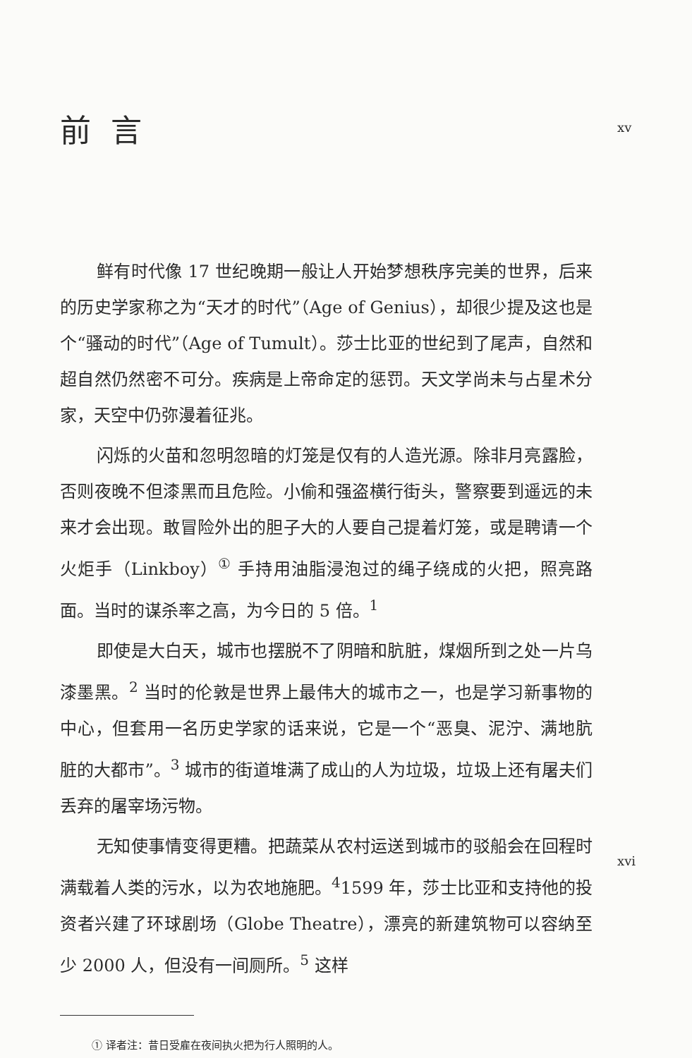xv
前言
鲜有时代像 17 世纪晚期一般让人开始梦想秩序完美的世界，后来的历史学家称之为“天才的时代”（Age of Genius），却很少提及这也是个“骚动的时代”（Age of Tumult）。莎士比亚的世纪到了尾声，自然和超自然仍然密不可分。疾病是上帝命定的惩罚。天文学尚未与占星术分家，天空中仍弥漫着征兆。
闪烁的火苗和忽明忽暗的灯笼是仅有的人造光源。除非月亮露脸，否则夜晚不但漆黑而且危险。小偷和强盗横行街头，警察要到遥远的未来才会出现。敢冒险外出的胆子大的人要自己提着灯笼，或是聘请一个火炬手（Linkboy）<sup>①</sup> 手持用油脂浸泡过的绳子绕成的火把，照亮路面。当时的谋杀率之高，为今日的 5 倍。<sup>1</sup>
即使是大白天，城市也摆脱不了阴暗和肮脏，煤烟所到之处一片乌漆墨黑。<sup>2</sup> 当时的伦敦是世界上最伟大的城市之一，也是学习新事物的中心，但套用一名历史学家的话来说，它是一个“恶臭、泥泞、满地肮脏的大都市”。<sup>3</sup> 城市的街道堆满了成山的人为垃圾，垃圾上还有屠夫们丢弃的屠宰场污物。
xvi
无知使事情变得更糟。把蔬菜从农村运送到城市的驳船会在回程时满载着人类的污水，以为农地施肥。<sup>4</sup>1599 年，莎士比亚和支持他的投资者兴建了环球剧场（Globe Theatre），漂亮的新建筑物可以容纳至少 2000 人，但没有一间厕所。<sup>5</sup> 这样
① 译者注：昔日受雇在夜间执火把为行人照明的人。